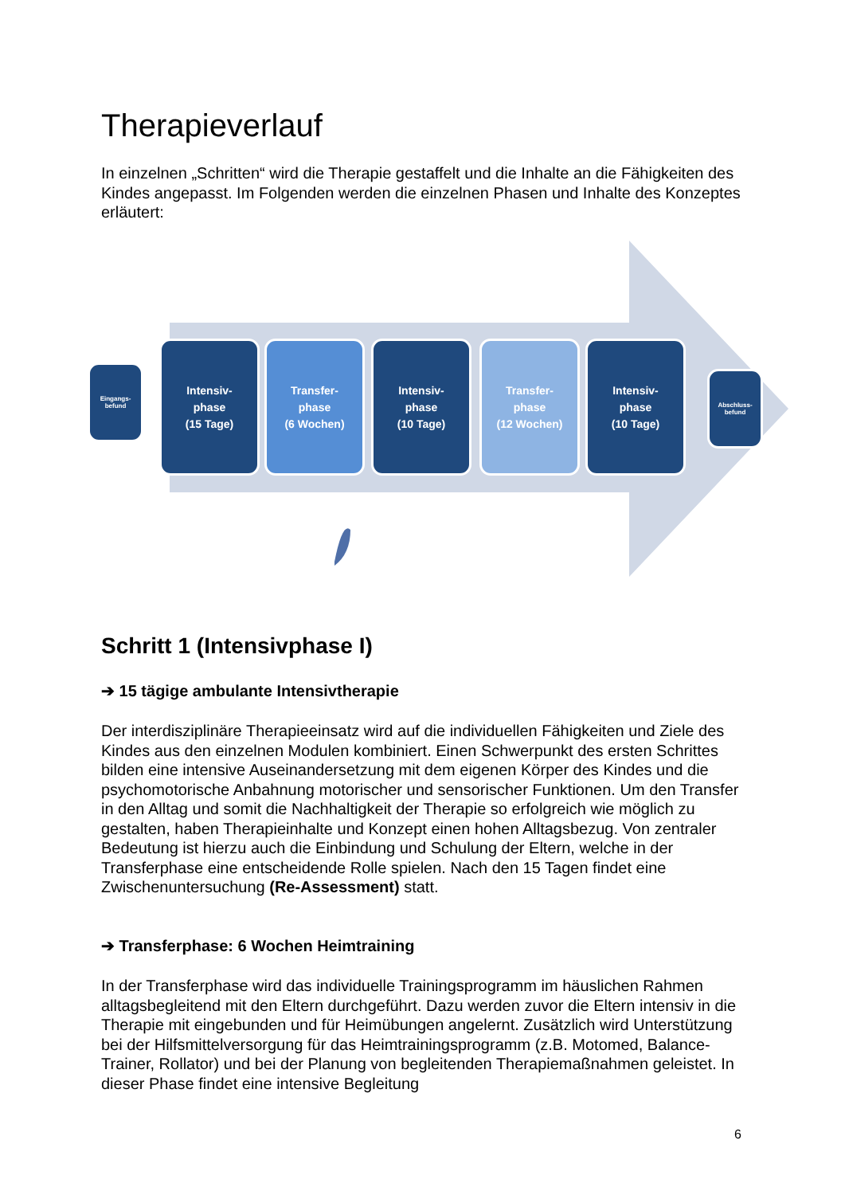Therapieverlauf
In einzelnen „Schritten“ wird die Therapie gestaffelt und die Inhalte an die Fähigkeiten des Kindes angepasst. Im Folgenden werden die einzelnen Phasen und Inhalte des Konzeptes erläutert:
Eingangs-
befund
Intensiv-
phase
(15 Tage)
Transfer-
phase
(6 Wochen)
Intensiv-
phase
(10 Tage)
Transfer-
phase
(12 Wochen)
Intensiv-
phase
(10 Tage)
Abschluss-
befund
Schritt 1 (Intensivphase I)
➔ 15 tägige ambulante Intensivtherapie
Der interdisziplinäre Therapieeinsatz wird auf die individuellen Fähigkeiten und Ziele des Kindes aus den einzelnen Modulen kombiniert. Einen Schwerpunkt des ersten Schrittes bilden eine intensive Auseinandersetzung mit dem eigenen Körper des Kindes und die psychomotorische Anbahnung motorischer und sensorischer Funktionen. Um den Transfer in den Alltag und somit die Nachhaltigkeit der Therapie so erfolgreich wie möglich zu gestalten, haben Therapieinhalte und Konzept einen hohen Alltagsbezug. Von zentraler Bedeutung ist hierzu auch die Einbindung und Schulung der Eltern, welche in der Transferphase eine entscheidende Rolle spielen. Nach den 15 Tagen findet eine Zwischenuntersuchung (Re-Assessment) statt.
➔ Transferphase: 6 Wochen Heimtraining
In der Transferphase wird das individuelle Trainingsprogramm im häuslichen Rahmen alltagsbegleitend mit den Eltern durchgeführt. Dazu werden zuvor die Eltern intensiv in die Therapie mit eingebunden und für Heimübungen angelernt. Zusätzlich wird Unterstützung bei der Hilfsmittelversorgung für das Heimtrainingsprogramm (z.B. Motomed, Balance-Trainer, Rollator) und bei der Planung von begleitenden Therapiemaßnahmen geleistet. In dieser Phase findet eine intensive Begleitung
6